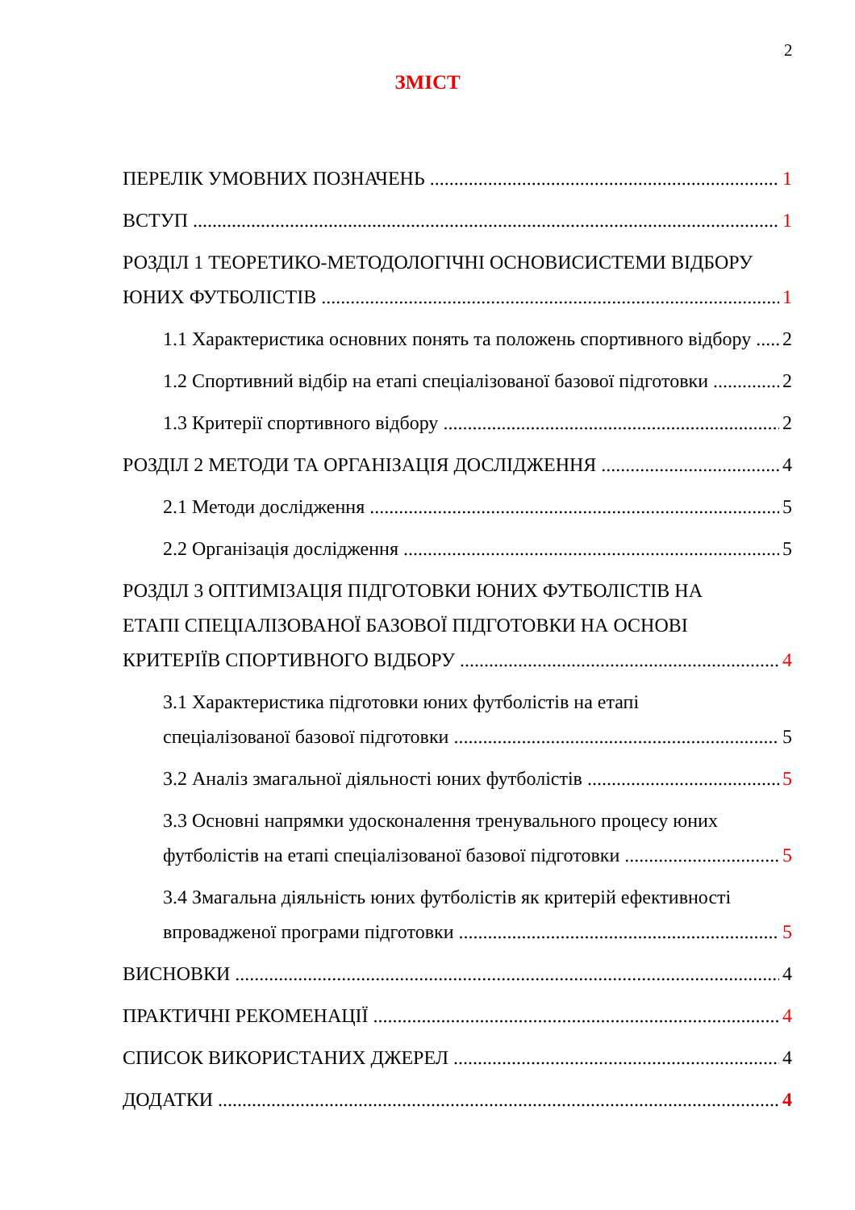2
ЗМІСТ
ПЕРЕЛІК УМОВНИХ ПОЗНАЧЕНЬ 1
ВСТУП 1
РОЗДІЛ 1 ТЕОРЕТИКО-МЕТОДОЛОГІЧНІ ОСНОВИСИСТЕМИ ВІДБОРУ
ЮНИХ ФУТБОЛІСТІВ 1
1.1 Характеристика основних понять та положень спортивного відбору 2
1.2 Спортивний відбір на етапі спеціалізованої базової підготовки 2
1.3 Критерії спортивного відбору 2
РОЗДІЛ 2 МЕТОДИ ТА ОРГАНІЗАЦІЯ ДОСЛІДЖЕННЯ 4
2.1 Методи дослідження 5
2.2 Організація дослідження 5
РОЗДІЛ 3 ОПТИМІЗАЦІЯ ПІДГОТОВКИ ЮНИХ ФУТБОЛІСТІВ НА
ЕТАПІ СПЕЦІАЛІЗОВАНОЇ БАЗОВОЇ ПІДГОТОВКИ НА ОСНОВІ
КРИТЕРІЇВ СПОРТИВНОГО ВІДБОРУ 4
3.1 Характеристика підготовки юних футболістів на етапі
спеціалізованої базової підготовки 5
3.2 Аналіз змагальної діяльності юних футболістів 5
3.3 Основні напрямки удосконалення тренувального процесу юних
футболістів на етапі спеціалізованої базової підготовки 5
3.4 Змагальна діяльність юних футболістів як критерій ефективності
впровадженої програми підготовки 5
ВИСНОВКИ 4
ПРАКТИЧНІ РЕКОМЕНАЦІЇ 4
СПИСОК ВИКОРИСТАНИХ ДЖЕРЕЛ 4
ДОДАТКИ 4